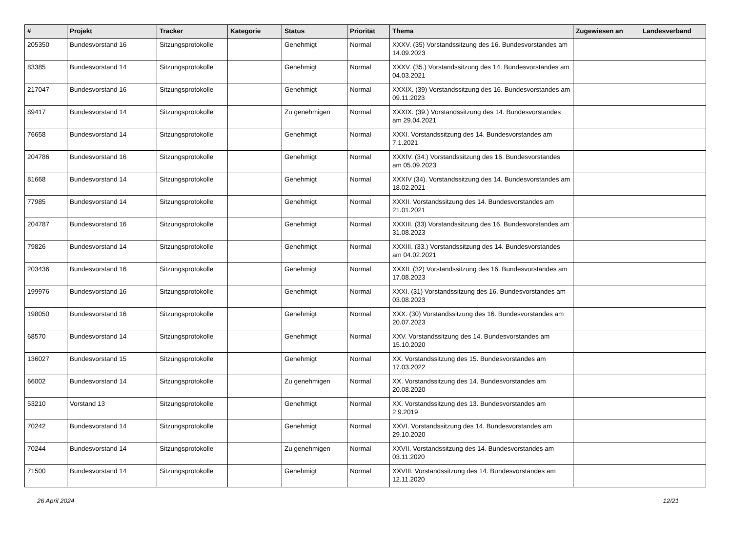| # | Projekt | Tracker | Kategorie | Status | Priorität | Thema | Zugewiesen an | Landesverband |
| --- | --- | --- | --- | --- | --- | --- | --- | --- |
| 205350 | Bundesvorstand 16 | Sitzungsprotokolle | | Genehmigt | Normal | XXXV. (35) Vorstandssitzung des 16. Bundesvorstandes am 14.09.2023 | | |
| 83385 | Bundesvorstand 14 | Sitzungsprotokolle | | Genehmigt | Normal | XXXV. (35.) Vorstandssitzung des 14. Bundesvorstandes am 04.03.2021 | | |
| 217047 | Bundesvorstand 16 | Sitzungsprotokolle | | Genehmigt | Normal | XXXIX. (39) Vorstandssitzung des 16. Bundesvorstandes am 09.11.2023 | | |
| 89417 | Bundesvorstand 14 | Sitzungsprotokolle | | Zu genehmigen | Normal | XXXIX. (39.) Vorstandssitzung des 14. Bundesvorstandes am 29.04.2021 | | |
| 76658 | Bundesvorstand 14 | Sitzungsprotokolle | | Genehmigt | Normal | XXXI. Vorstandssitzung des 14. Bundesvorstandes am 7.1.2021 | | |
| 204786 | Bundesvorstand 16 | Sitzungsprotokolle | | Genehmigt | Normal | XXXIV. (34.) Vorstandssitzung des 16. Bundesvorstandes am 05.09.2023 | | |
| 81668 | Bundesvorstand 14 | Sitzungsprotokolle | | Genehmigt | Normal | XXXIV (34). Vorstandssitzung des 14. Bundesvorstandes am 18.02.2021 | | |
| 77985 | Bundesvorstand 14 | Sitzungsprotokolle | | Genehmigt | Normal | XXXII. Vorstandssitzung des 14. Bundesvorstandes am 21.01.2021 | | |
| 204787 | Bundesvorstand 16 | Sitzungsprotokolle | | Genehmigt | Normal | XXXIII. (33) Vorstandssitzung des 16. Bundesvorstandes am 31.08.2023 | | |
| 79826 | Bundesvorstand 14 | Sitzungsprotokolle | | Genehmigt | Normal | XXXIII. (33.) Vorstandssitzung des 14. Bundesvorstandes am 04.02.2021 | | |
| 203436 | Bundesvorstand 16 | Sitzungsprotokolle | | Genehmigt | Normal | XXXII. (32) Vorstandssitzung des 16. Bundesvorstandes am 17.08.2023 | | |
| 199976 | Bundesvorstand 16 | Sitzungsprotokolle | | Genehmigt | Normal | XXXI. (31) Vorstandssitzung des 16. Bundesvorstandes am 03.08.2023 | | |
| 198050 | Bundesvorstand 16 | Sitzungsprotokolle | | Genehmigt | Normal | XXX. (30) Vorstandssitzung des 16. Bundesvorstandes am 20.07.2023 | | |
| 68570 | Bundesvorstand 14 | Sitzungsprotokolle | | Genehmigt | Normal | XXV. Vorstandssitzung des 14. Bundesvorstandes am 15.10.2020 | | |
| 136027 | Bundesvorstand 15 | Sitzungsprotokolle | | Genehmigt | Normal | XX. Vorstandssitzung des 15. Bundesvorstandes am 17.03.2022 | | |
| 66002 | Bundesvorstand 14 | Sitzungsprotokolle | | Zu genehmigen | Normal | XX. Vorstandssitzung des 14. Bundesvorstandes am 20.08.2020 | | |
| 53210 | Vorstand 13 | Sitzungsprotokolle | | Genehmigt | Normal | XX. Vorstandssitzung des 13. Bundesvorstandes am 2.9.2019 | | |
| 70242 | Bundesvorstand 14 | Sitzungsprotokolle | | Genehmigt | Normal | XXVI. Vorstandssitzung des 14. Bundesvorstandes am 29.10.2020 | | |
| 70244 | Bundesvorstand 14 | Sitzungsprotokolle | | Zu genehmigen | Normal | XXVII. Vorstandssitzung des 14. Bundesvorstandes am 03.11.2020 | | |
| 71500 | Bundesvorstand 14 | Sitzungsprotokolle | | Genehmigt | Normal | XXVIII. Vorstandssitzung des 14. Bundesvorstandes am 12.11.2020 | | |
26 April 2024 12/21